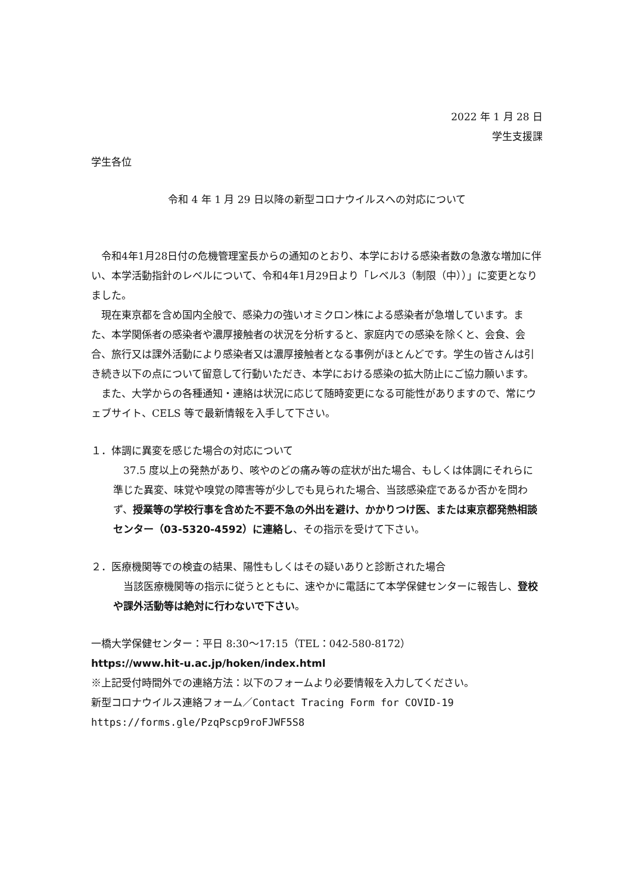2022 年 1 月 28 日
学生支援課
学生各位
令和 4 年 1 月 29 日以降の新型コロナウイルスへの対応について
　令和4年1月28日付の危機管理室長からの通知のとおり、本学における感染者数の急激な増加に伴い、本学活動指針のレベルについて、令和4年1月29日より「レベル3（制限（中））」に変更となりました。
　現在東京都を含め国内全般で、感染力の強いオミクロン株による感染者が急増しています。また、本学関係者の感染者や濃厚接触者の状況を分析すると、家庭内での感染を除くと、会食、会合、旅行又は課外活動により感染者又は濃厚接触者となる事例がほとんどです。学生の皆さんは引き続き以下の点について留意して行動いただき、本学における感染の拡大防止にご協力願います。
　また、大学からの各種通知・連絡は状況に応じて随時変更になる可能性がありますので、常にウェブサイト、CELS 等で最新情報を入手して下さい。
１．体調に異変を感じた場合の対応について
　37.5 度以上の発熱があり、咳やのどの痛み等の症状が出た場合、もしくは体調にそれらに準じた異変、味覚や嗅覚の障害等が少しでも見られた場合、当該感染症であるか否かを問わず、授業等の学校行事を含めた不要不急の外出を避け、かかりつけ医、または東京都発熱相談センター（03-5320-4592）に連絡し、その指示を受けて下さい。
２．医療機関等での検査の結果、陽性もしくはその疑いありと診断された場合
　当該医療機関等の指示に従うとともに、速やかに電話にて本学保健センターに報告し、登校や課外活動等は絶対に行わないで下さい。
一橋大学保健センター：平日 8:30～17:15（TEL：042-580-8172）
https://www.hit-u.ac.jp/hoken/index.html
※上記受付時間外での連絡方法：以下のフォームより必要情報を入力してください。
新型コロナウイルス連絡フォーム／Contact Tracing Form for COVID-19
https://forms.gle/PzqPscp9roFJWF5S8